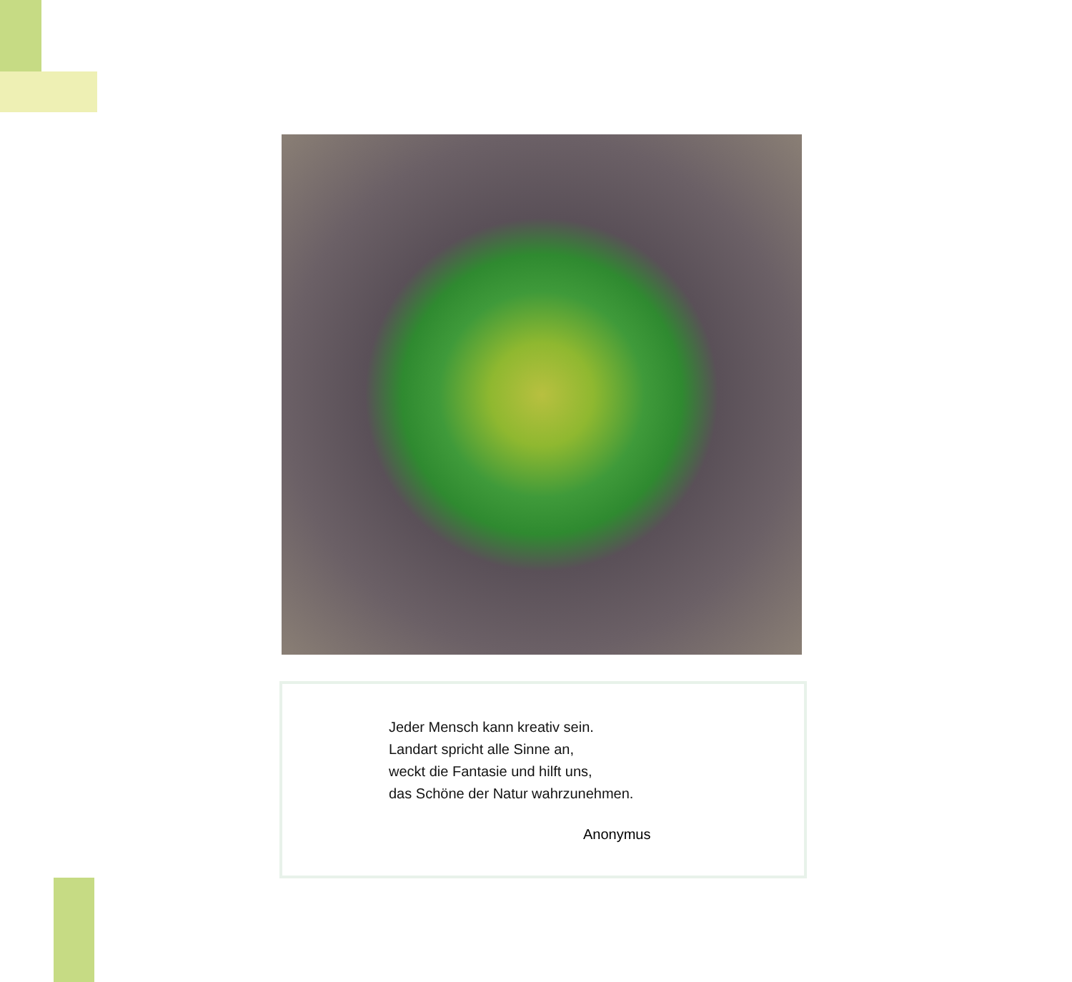Jeder Mensch kann kreativ sein.
Landart spricht alle Sinne an,
weckt die Fantasie und hilft uns,
das Schöne der Natur wahrzunehmen.
Anonymus